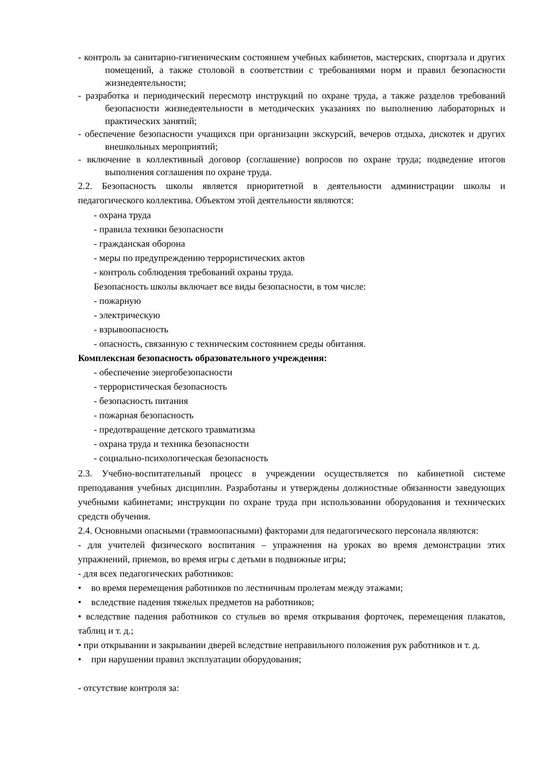- контроль за санитарно-гигиеническим состоянием учебных кабинетов, мастерских, спортзала и других помещений, а также столовой в соответствии с требованиями норм и правил безопасности жизнедеятельности;
- разработка и периодический пересмотр инструкций по охране труда, а также разделов требований безопасности жизнедеятельности в методических указаниях по выполнению лабораторных и практических занятий;
- обеспечение безопасности учащихся при организации экскурсий, вечеров отдыха, дискотек и других внешкольных мероприятий;
- включение в коллективный договор (соглашение) вопросов по охране труда; подведение итогов выполнения соглашения по охране труда.
2.2. Безопасность школы является приоритетной в деятельности администрации школы и педагогического коллектива. Объектом этой деятельности являются:
- охрана труда
- правила техники безопасности
- гражданская оборона
- меры по предупреждению террористических актов
- контроль соблюдения требований охраны труда.
Безопасность школы включает все виды безопасности, в том числе:
- пожарную
- электрическую
- взрывоопасность
- опасность, связанную с техническим состоянием среды обитания.
Комплексная безопасность образовательного учреждения:
- обеспечение энергобезопасности
- террористическая безопасность
- безопасность питания
- пожарная безопасность
- предотвращение детского травматизма
- охрана труда и техника безопасности
- социально-психологическая безопасность
2.3. Учебно-воспитательный процесс в учреждении осуществляется по кабинетной системе преподавания учебных дисциплин. Разработаны и утверждены должностные обязанности заведующих учебными кабинетами; инструкции по охране труда при использовании оборудования и технических средств обучения.
2.4. Основными опасными (травмоопасными) факторами для педагогического персонала являются:
- для учителей физического воспитания – упражнения на уроках во время демонстрации этих упражнений, приемов, во время игры с детьми в подвижные игры;
- для всех педагогических работников:
• во время перемещения работников по лестничным пролетам между этажами;
• вследствие падения тяжелых предметов на работников;
• вследствие падения работников со стульев во время открывания форточек, перемещения плакатов, таблиц и т. д.;
• при открывании и закрывании дверей вследствие неправильного положения рук работников и т. д.
• при нарушении правил эксплуатации оборудования;
- отсутствие контроля за: